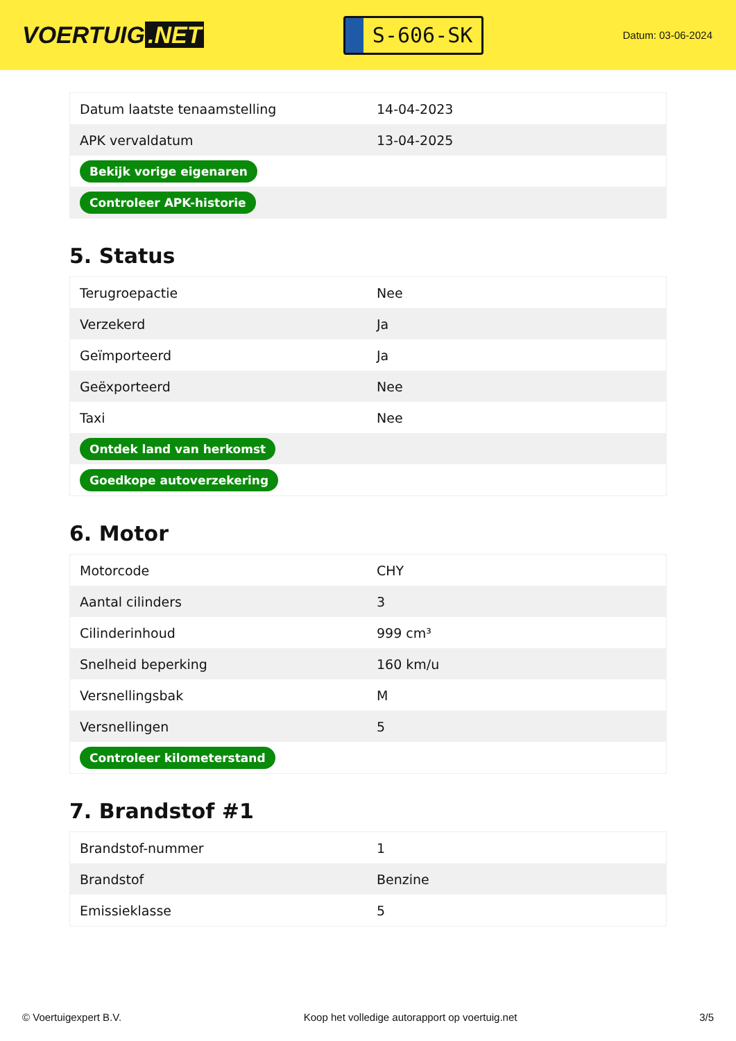VOERTUIG.NET
S-606-SK
Datum: 03-06-2024
| Datum laatste tenaamstelling | 14-04-2023 |
| APK vervaldatum | 13-04-2025 |
| Bekijk vorige eigenaren | |
| Controleer APK-historie | |
5. Status
| Terugroepactie | Nee |
| Verzekerd | Ja |
| Geïmporteerd | Ja |
| Geëxporteerd | Nee |
| Taxi | Nee |
| Ontdek land van herkomst | |
| Goedkope autoverzekering | |
6. Motor
| Motorcode | CHY |
| Aantal cilinders | 3 |
| Cilinderinhoud | 999 cm³ |
| Snelheid beperking | 160 km/u |
| Versnellingsbak | M |
| Versnellingen | 5 |
| Controleer kilometerstand | |
7. Brandstof #1
| Brandstof-nummer | 1 |
| Brandstof | Benzine |
| Emissieklasse | 5 |
© Voertuigexpert B.V. Koop het volledige autorapport op voertuig.net 3/5